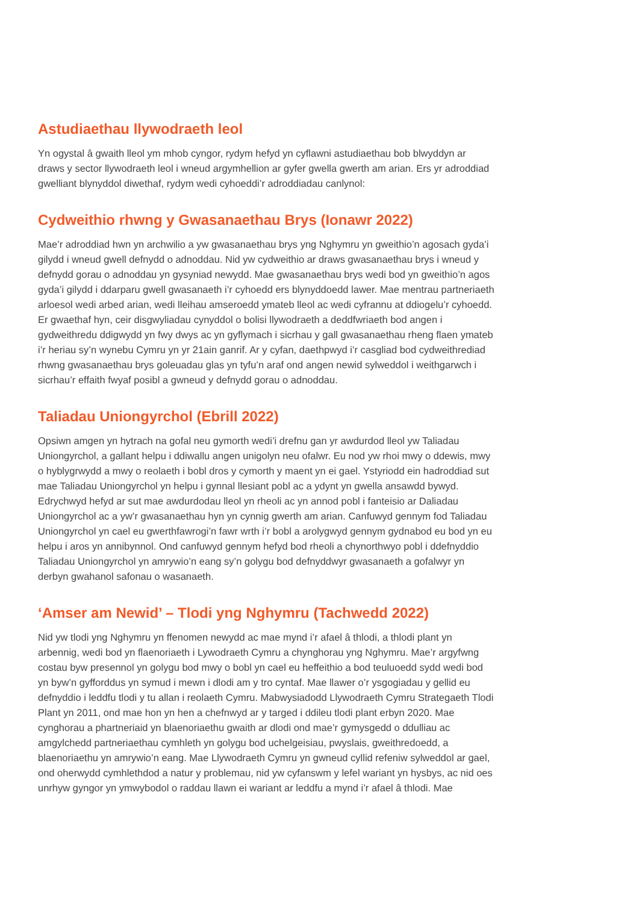Astudiaethau llywodraeth leol
Yn ogystal â gwaith lleol ym mhob cyngor, rydym hefyd yn cyflawni astudiaethau bob blwyddyn ar draws y sector llywodraeth leol i wneud argymhellion ar gyfer gwella gwerth am arian. Ers yr adroddiad gwelliant blynyddol diwethaf, rydym wedi cyhoeddi’r adroddiadau canlynol:
Cydweithio rhwng y Gwasanaethau Brys (Ionawr 2022)
Mae’r adroddiad hwn yn archwilio a yw gwasanaethau brys yng Nghymru yn gweithio’n agosach gyda’i gilydd i wneud gwell defnydd o adnoddau. Nid yw cydweithio ar draws gwasanaethau brys i wneud y defnydd gorau o adnoddau yn gysyniad newydd. Mae gwasanaethau brys wedi bod yn gweithio’n agos gyda’i gilydd i ddarparu gwell gwasanaeth i’r cyhoedd ers blynyddoedd lawer. Mae mentrau partneriaeth arloesol wedi arbed arian, wedi lleihau amseroedd ymateb lleol ac wedi cyfrannu at ddiogelu’r cyhoedd. Er gwaethaf hyn, ceir disgwyliadau cynyddol o bolisi llywodraeth a deddfwriaeth bod angen i gydweithredu ddigwydd yn fwy dwys ac yn gyflymach i sicrhau y gall gwasanaethau rheng flaen ymateb i’r heriau sy’n wynebu Cymru yn yr 21ain ganrif. Ar y cyfan, daethpwyd i’r casgliad bod cydweithrediad rhwng gwasanaethau brys goleuadau glas yn tyfu’n araf ond angen newid sylweddol i weithgarwch i sicrhau’r effaith fwyaf posibl a gwneud y defnydd gorau o adnoddau.
Taliadau Uniongyrchol (Ebrill 2022)
Opsiwn amgen yn hytrach na gofal neu gymorth wedi’i drefnu gan yr awdurdod lleol yw Taliadau Uniongyrchol, a gallant helpu i ddiwallu angen unigolyn neu ofalwr. Eu nod yw rhoi mwy o ddewis, mwy o hyblygrwydd a mwy o reolaeth i bobl dros y cymorth y maent yn ei gael. Ystyriodd ein hadroddiad sut mae Taliadau Uniongyrchol yn helpu i gynnal llesiant pobl ac a ydynt yn gwella ansawdd bywyd. Edrychwyd hefyd ar sut mae awdurdodau lleol yn rheoli ac yn annod pobl i fanteisio ar Daliadau Uniongyrchol ac a yw’r gwasanaethau hyn yn cynnig gwerth am arian. Canfuwyd gennym fod Taliadau Uniongyrchol yn cael eu gwerthfawrogi’n fawr wrth i’r bobl a arolygwyd gennym gydnabod eu bod yn eu helpu i aros yn annibynnol. Ond canfuwyd gennym hefyd bod rheoli a chynorthwyo pobl i ddefnyddio Taliadau Uniongyrchol yn amrywio’n eang sy’n golygu bod defnyddwyr gwasanaeth a gofalwyr yn derbyn gwahanol safonau o wasanaeth.
‘Amser am Newid’ – Tlodi yng Nghymru (Tachwedd 2022)
Nid yw tlodi yng Nghymru yn ffenomen newydd ac mae mynd i’r afael â thlodi, a thlodi plant yn arbennig, wedi bod yn flaenoriaeth i Lywodraeth Cymru a chynghorau yng Nghymru. Mae’r argyfwng costau byw presennol yn golygu bod mwy o bobl yn cael eu heffeithio a bod teuluoedd sydd wedi bod yn byw’n gyfforddus yn symud i mewn i dlodi am y tro cyntaf. Mae llawer o’r ysgogiadau y gellid eu defnyddio i leddfu tlodi y tu allan i reolaeth Cymru. Mabwysiadodd Llywodraeth Cymru Strategaeth Tlodi Plant yn 2011, ond mae hon yn hen a chefnwyd ar y targed i ddileu tlodi plant erbyn 2020. Mae cynghorau a phartneriaid yn blaenoriaethu gwaith ar dlodi ond mae’r gymysgedd o ddulliau ac amgylchedd partneriaethau cymhleth yn golygu bod uchelgeisiau, pwyslais, gweithredoedd, a blaenoriaethu yn amrywio’n eang. Mae Llywodraeth Cymru yn gwneud cyllid refeniw sylweddol ar gael, ond oherwydd cymhlethdod a natur y problemau, nid yw cyfanswm y lefel wariant yn hysbys, ac nid oes unrhyw gyngor yn ymwybodol o raddau llawn ei wariant ar leddfu a mynd i’r afael â thlodi. Mae